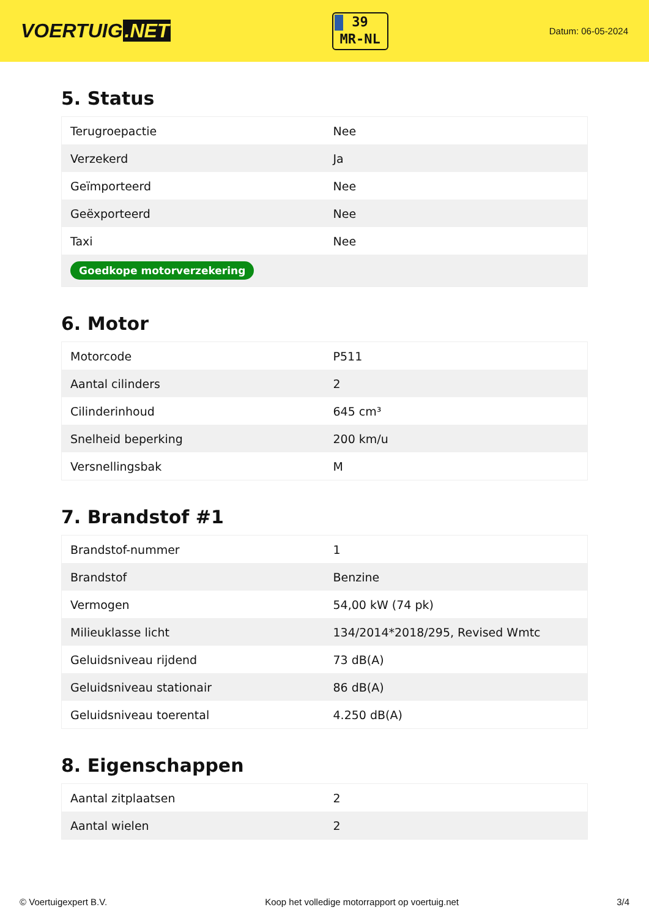VOERTUIG.NET
39
MR-NL
Datum: 06-05-2024
5. Status
| Terugroepactie | Nee |
| Verzekerd | Ja |
| Geïmporteerd | Nee |
| Geëxporteerd | Nee |
| Taxi | Nee |
| Goedkope motorverzekering | |
6. Motor
| Motorcode | P511 |
| Aantal cilinders | 2 |
| Cilinderinhoud | 645 cm³ |
| Snelheid beperking | 200 km/u |
| Versnellingsbak | M |
7. Brandstof #1
| Brandstof-nummer | 1 |
| Brandstof | Benzine |
| Vermogen | 54,00 kW (74 pk) |
| Milieuklasse licht | 134/2014*2018/295, Revised Wmtc |
| Geluidsniveau rijdend | 73 dB(A) |
| Geluidsniveau stationair | 86 dB(A) |
| Geluidsniveau toerental | 4.250 dB(A) |
8. Eigenschappen
| Aantal zitplaatsen | 2 |
| Aantal wielen | 2 |
© Voertuigexpert B.V. Koop het volledige motorrapport op voertuig.net 3/4